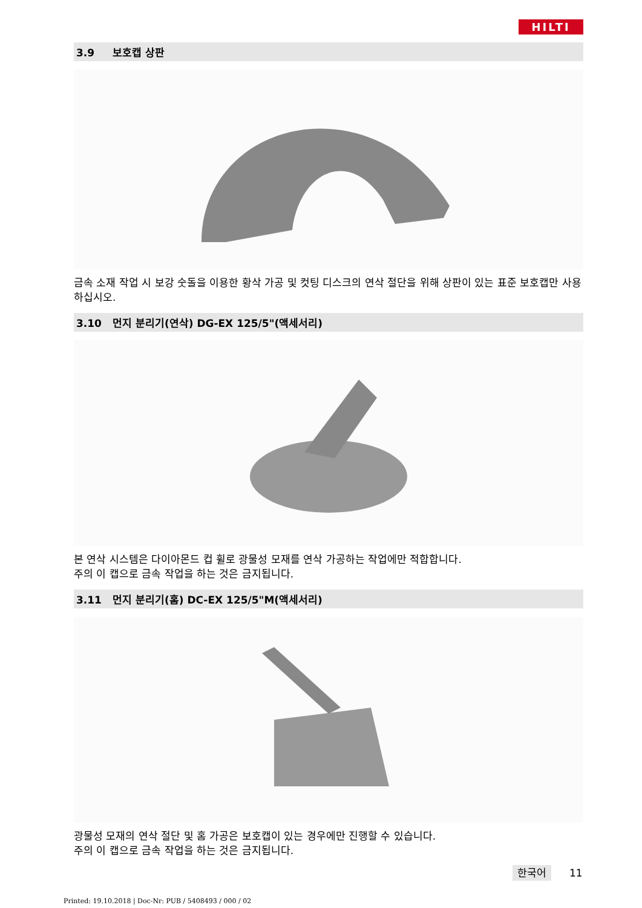HILTI
3.9 보호캡 상판
금속 소재 작업 시 보강 숫돌을 이용한 황삭 가공 및 컷팅 디스크의 연삭 절단을 위해 상판이 있는 표준 보호캡만 사용하십시오.
3.10 먼지 분리기(연삭) DG-EX 125/5"(액세서리)
본 연삭 시스템은 다이아몬드 컵 휠로 광물성 모재를 연삭 가공하는 작업에만 적합합니다.
주의 이 캡으로 금속 작업을 하는 것은 금지됩니다.
3.11 먼지 분리기(홈) DC-EX 125/5"M(액세서리)
광물성 모재의 연삭 절단 및 홈 가공은 보호캡이 있는 경우에만 진행할 수 있습니다.
주의 이 캡으로 금속 작업을 하는 것은 금지됩니다.
한국어 11
Printed: 19.10.2018 | Doc-Nr: PUB / 5408493 / 000 / 02